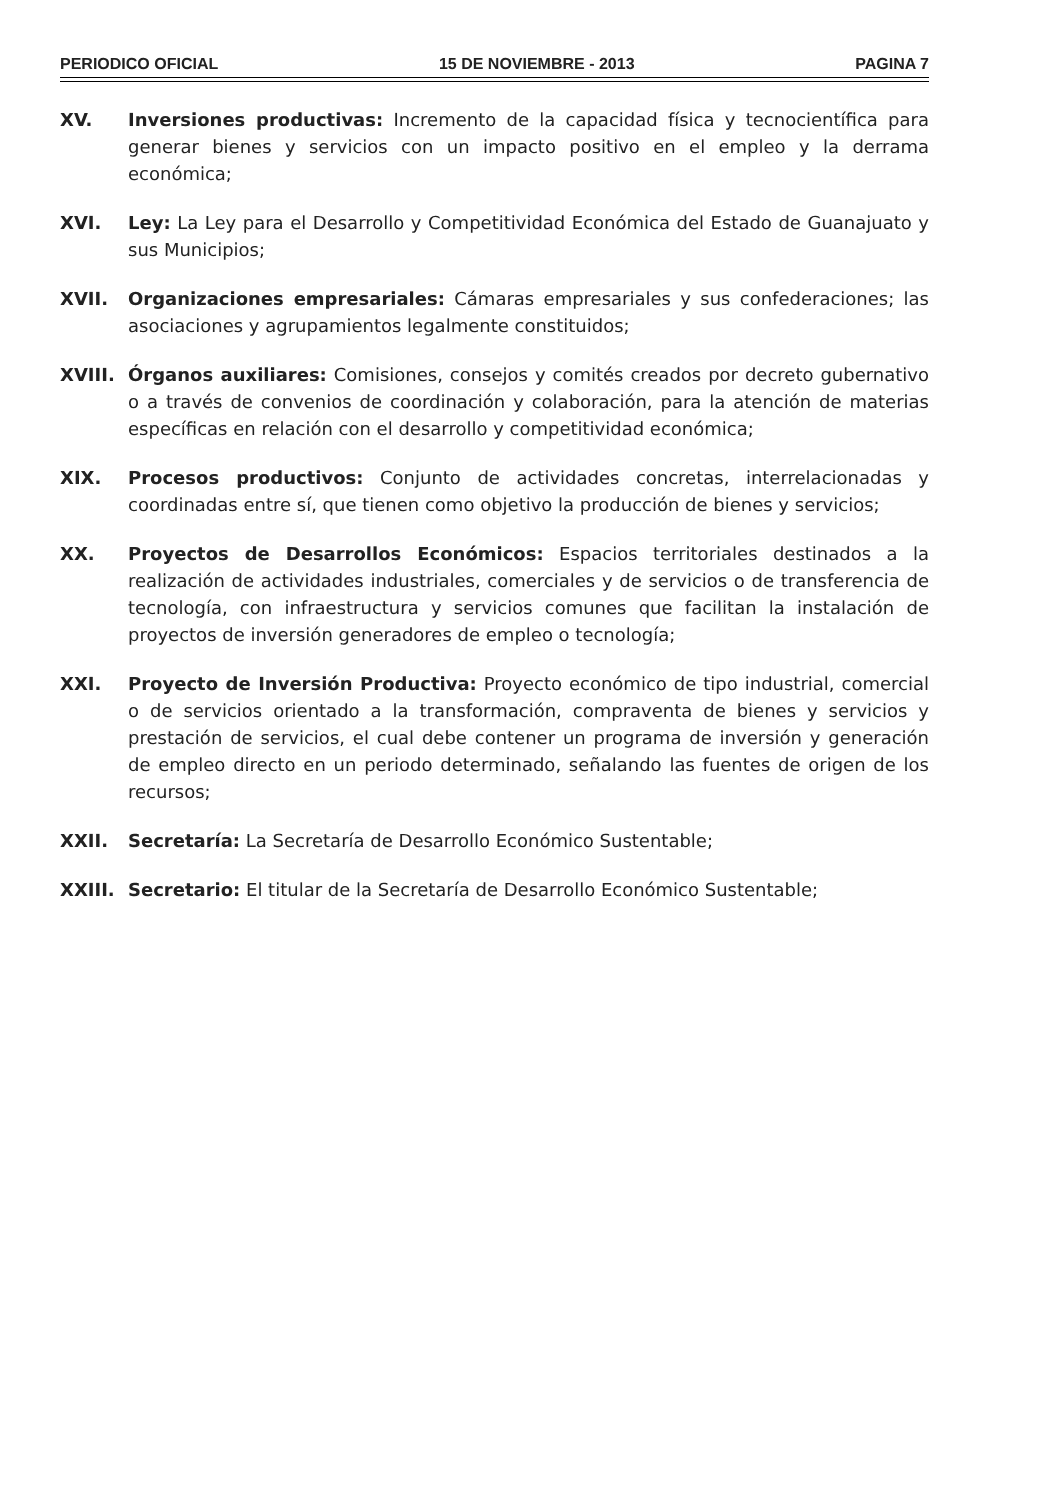PERIODICO OFICIAL 15 DE NOVIEMBRE - 2013 PAGINA 7
XV. Inversiones productivas: Incremento de la capacidad física y tecnocientífica para generar bienes y servicios con un impacto positivo en el empleo y la derrama económica;
XVI. Ley: La Ley para el Desarrollo y Competitividad Económica del Estado de Guanajuato y sus Municipios;
XVII. Organizaciones empresariales: Cámaras empresariales y sus confederaciones; las asociaciones y agrupamientos legalmente constituidos;
XVIII. Órganos auxiliares: Comisiones, consejos y comités creados por decreto gubernativo o a través de convenios de coordinación y colaboración, para la atención de materias específicas en relación con el desarrollo y competitividad económica;
XIX. Procesos productivos: Conjunto de actividades concretas, interrelacionadas y coordinadas entre sí, que tienen como objetivo la producción de bienes y servicios;
XX. Proyectos de Desarrollos Económicos: Espacios territoriales destinados a la realización de actividades industriales, comerciales y de servicios o de transferencia de tecnología, con infraestructura y servicios comunes que facilitan la instalación de proyectos de inversión generadores de empleo o tecnología;
XXI. Proyecto de Inversión Productiva: Proyecto económico de tipo industrial, comercial o de servicios orientado a la transformación, compraventa de bienes y servicios y prestación de servicios, el cual debe contener un programa de inversión y generación de empleo directo en un periodo determinado, señalando las fuentes de origen de los recursos;
XXII. Secretaría: La Secretaría de Desarrollo Económico Sustentable;
XXIII. Secretario: El titular de la Secretaría de Desarrollo Económico Sustentable;